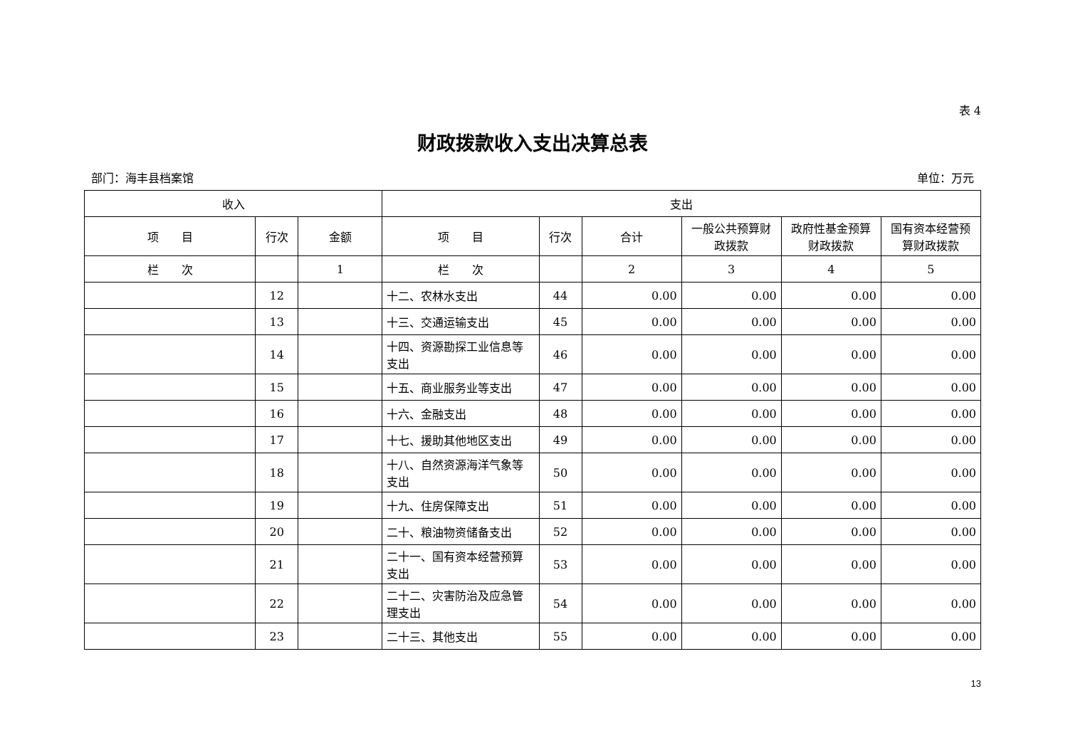表 4
财政拨款收入支出决算总表
部门：海丰县档案馆 单位：万元
| 收入 | | | 支出 | | | | | |
| --- | --- | --- | --- | --- | --- | --- | --- | --- |
| 项 目 | 行次 | 金额 | 项 目 | 行次 | 合计 | 一般公共预算财政拨款 | 政府性基金预算财政拨款 | 国有资本经营预算财政拨款 |
| 栏 次 | | 1 | 栏 次 | | 2 | 3 | 4 | 5 |
| | 12 | | 十二、农林水支出 | 44 | 0.00 | 0.00 | 0.00 | 0.00 |
| | 13 | | 十三、交通运输支出 | 45 | 0.00 | 0.00 | 0.00 | 0.00 |
| | 14 | | 十四、资源勘探工业信息等支出 | 46 | 0.00 | 0.00 | 0.00 | 0.00 |
| | 15 | | 十五、商业服务业等支出 | 47 | 0.00 | 0.00 | 0.00 | 0.00 |
| | 16 | | 十六、金融支出 | 48 | 0.00 | 0.00 | 0.00 | 0.00 |
| | 17 | | 十七、援助其他地区支出 | 49 | 0.00 | 0.00 | 0.00 | 0.00 |
| | 18 | | 十八、自然资源海洋气象等支出 | 50 | 0.00 | 0.00 | 0.00 | 0.00 |
| | 19 | | 十九、住房保障支出 | 51 | 0.00 | 0.00 | 0.00 | 0.00 |
| | 20 | | 二十、粮油物资储备支出 | 52 | 0.00 | 0.00 | 0.00 | 0.00 |
| | 21 | | 二十一、国有资本经营预算支出 | 53 | 0.00 | 0.00 | 0.00 | 0.00 |
| | 22 | | 二十二、灾害防治及应急管理支出 | 54 | 0.00 | 0.00 | 0.00 | 0.00 |
| | 23 | | 二十三、其他支出 | 55 | 0.00 | 0.00 | 0.00 | 0.00 |
13